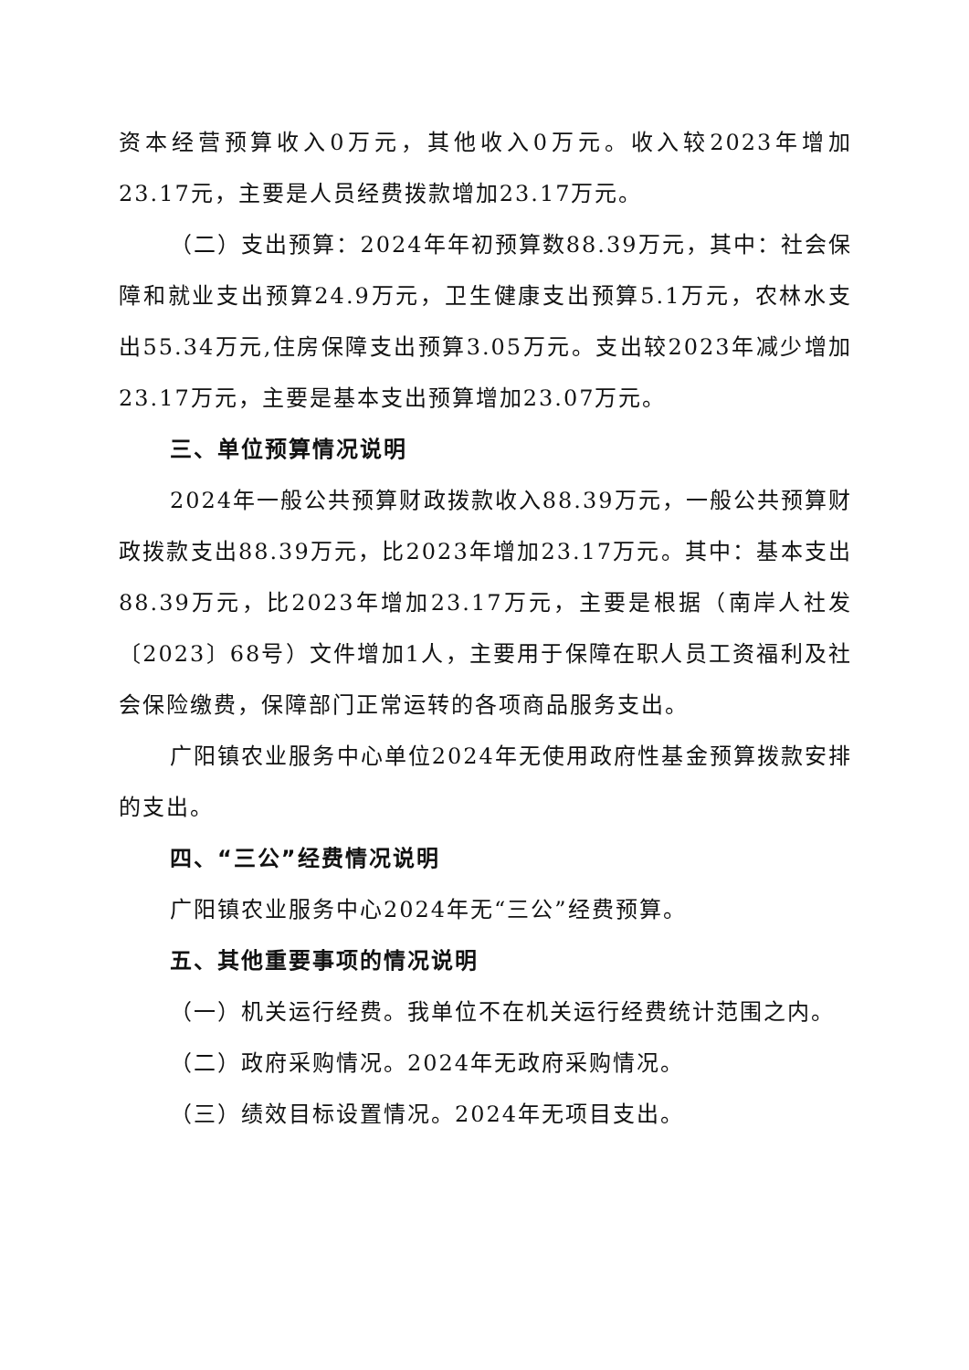资本经营预算收入0万元，其他收入0万元。收入较2023年增加23.17元，主要是人员经费拨款增加23.17万元。
（二）支出预算：2024年年初预算数88.39万元，其中：社会保障和就业支出预算24.9万元，卫生健康支出预算5.1万元，农林水支出55.34万元,住房保障支出预算3.05万元。支出较2023年减少增加23.17万元，主要是基本支出预算增加23.07万元。
三、单位预算情况说明
2024年一般公共预算财政拨款收入88.39万元，一般公共预算财政拨款支出88.39万元，比2023年增加23.17万元。其中：基本支出88.39万元，比2023年增加23.17万元，主要是根据（南岸人社发〔2023〕68号）文件增加1人，主要用于保障在职人员工资福利及社会保险缴费，保障部门正常运转的各项商品服务支出。
广阳镇农业服务中心单位2024年无使用政府性基金预算拨款安排的支出。
四、“三公”经费情况说明
广阳镇农业服务中心2024年无“三公”经费预算。
五、其他重要事项的情况说明
（一）机关运行经费。我单位不在机关运行经费统计范围之内。
（二）政府采购情况。2024年无政府采购情况。
（三）绩效目标设置情况。2024年无项目支出。